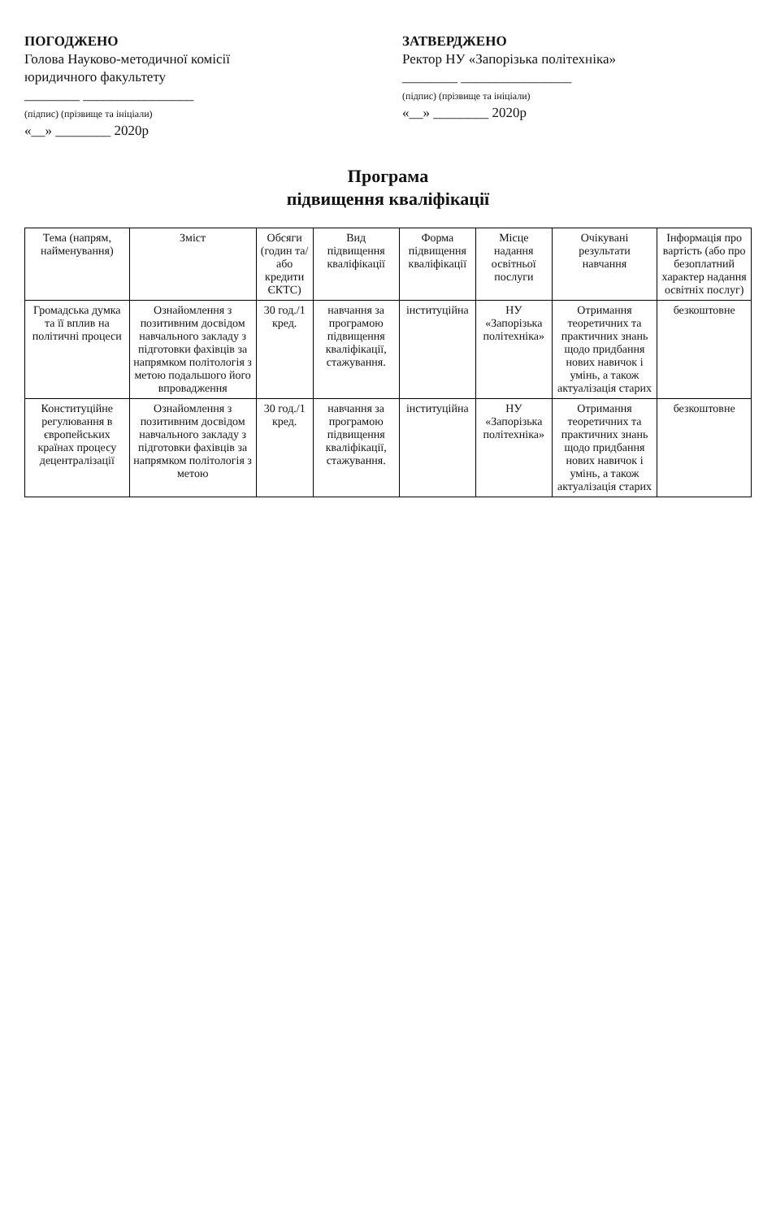ПОГОДЖЕНО
Голова Науково-методичної комісії
юридичного факультету
________ ________________
(підпис) (прізвище та ініціали)
«__» ________ 2020р
ЗАТВЕРДЖЕНО
Ректор НУ «Запорізька політехніка»
________ ________________
(підпис) (прізвище та ініціали)
«__» ________ 2020р
Програма
підвищення кваліфікації
| Тема (напрям, найменування) | Зміст | Обсяги (годин та/або кредити ЄКТС) | Вид підвищення кваліфікації | Форма підвищення кваліфікації | Місце надання освітньої послуги | Очікувані результати навчання | Інформація про вартість (або про безоплатний характер надання освітніх послуг) |
| --- | --- | --- | --- | --- | --- | --- | --- |
| Громадська думка та її вплив на політичні процеси | Ознайомлення з позитивним досвідом навчального закладу з підготовки фахівців за напрямком політологія з метою подальшого його впровадження | 30 год./1 кред. | навчання за програмою підвищення кваліфікації, стажування. | інституційна | НУ «Запорізька політехніка» | Отримання теоретичних та практичних знань щодо придбання нових навичок і умінь, а також актуалізація старих | безкоштовне |
| Конституційне регулювання в європейських країнах процесу децентралізації | Ознайомлення з позитивним досвідом навчального закладу з підготовки фахівців за напрямком політологія з метою | 30 год./1 кред. | навчання за програмою підвищення кваліфікації, стажування. | інституційна | НУ «Запорізька політехніка» | Отримання теоретичних та практичних знань щодо придбання нових навичок і умінь, а також актуалізація старих | безкоштовне |